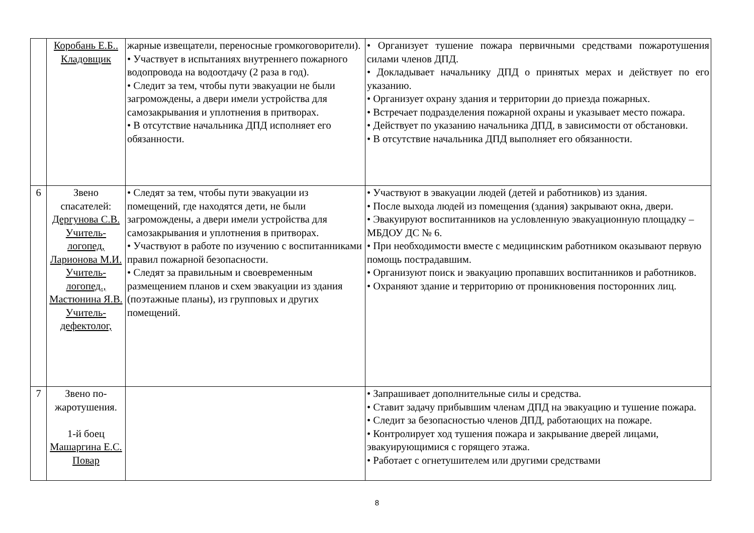| | Коробань Е.Б.. Кладовщик | жарные извещатели, переносные громкоговорители). • Участвует в испытаниях внутреннего пожарного водопровода на водоотдачу (2 раза в год). • Следит за тем, чтобы пути эвакуации не были загромождены, а двери имели устройства для самозакрывания и уплотнения в притворах. • В отсутствие начальника ДПД исполняет его обязанности. | • Организует тушение пожара первичными средствами пожаротушения силами членов ДПД. • Докладывает начальнику ДПД о принятых мерах и действует по его указанию. • Организует охрану здания и территории до приезда пожарных. • Встречает подразделения пожарной охраны и указывает место пожара. • Действует по указанию начальника ДПД, в зависимости от обстановки. • В отсутствие начальника ДПД выполняет его обязанности. |
| 6 | Звено спасателей: Дергунова С.В. Учитель-логопед, Ларионова М.И. Учитель-логопед., Мастюнина Я.В. Учитель-дефектолог, | • Следят за тем, чтобы пути эвакуации из помещений, где находятся дети, не были загромождены, а двери имели устройства для самозакрывания и уплотнения в притворах. • Участвуют в работе по изучению с воспитанниками правил пожарной безопасности. • Следят за правильным и своевременным размещением планов и схем эвакуации из здания (поэтажные планы), из групповых и других помещений. | • Участвуют в эвакуации людей (детей и работников) из здания. • После выхода людей из помещения (здания) закрывают окна, двери. • Эвакуируют воспитанников на условленную эвакуационную площадку – МБДОУ ДС № 6. • При необходимости вместе с медицинским работником оказывают первую помощь пострадавшим. • Организуют поиск и эвакуацию пропавших воспитанников и работников. • Охраняют здание и территорию от проникновения посторонних лиц. |
| 7 | Звено по-жаротушения. 1-й боец Машаргина Е.С. Повар | | • Запрашивает дополнительные силы и средства. • Ставит задачу прибывшим членам ДПД на эвакуацию и тушение пожара. • Следит за безопасностью членов ДПД, работающих на пожаре. • Контролирует ход тушения пожара и закрывание дверей лицами, эвакуирующимися с горящего этажа. • Работает с огнетушителем или другими средствами |
8